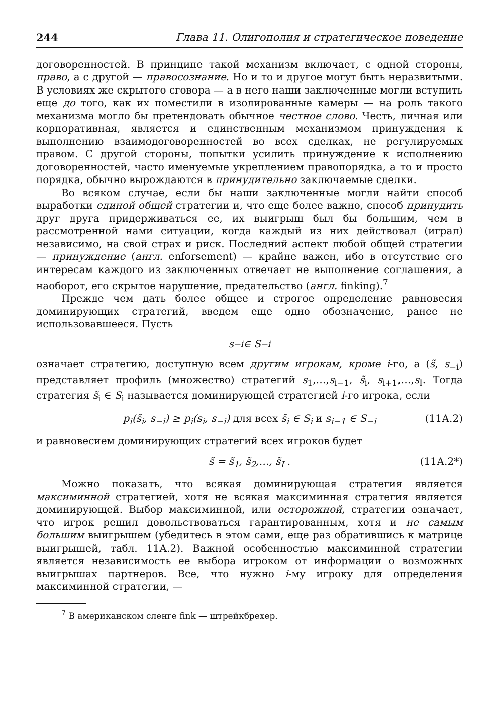244 Глава 11. Олигополия и стратегическое поведение
договоренностей. В принципе такой механизм включает, с одной стороны, право, а с другой — правосознание. Но и то и другое могут быть неразвитыми. В условиях же скрытого сговора — а в него наши заключенные могли вступить еще до того, как их поместили в изолированные камеры — на роль такого механизма могло бы претендовать обычное честное слово. Честь, личная или корпоративная, является и единственным механизмом принуждения к выполнению взаимодоговоренностей во всех сделках, не регулируемых правом. С другой стороны, попытки усилить принуждение к исполнению договоренностей, часто именуемые укреплением правопорядка, а то и просто порядка, обычно вырождаются в принудительно заключаемые сделки.
Во всяком случае, если бы наши заключенные могли найти способ выработки единой общей стратегии и, что еще более важно, способ принудить друг друга придерживаться ее, их выигрыш был бы большим, чем в рассмотренной нами ситуации, когда каждый из них действовал (играл) независимо, на свой страх и риск. Последний аспект любой общей стратегии — принуждение (англ. enforsement) — крайне важен, ибо в отсутствие его интересам каждого из заключенных отвечает не выполнение соглашения, а наоборот, его скрытое нарушение, предательство (англ. finking).<sup>7</sup>
Прежде чем дать более общее и строгое определение равновесия доминирующих стратегий, введем еще одно обозначение, ранее не использовавшееся. Пусть
s<sub>−i</sub> ∈ S<sub>−i</sub>
означает стратегию, доступную всем другим игрокам, кроме i-го, а (s̃, s<sub>−i</sub>) представляет профиль (множество) стратегий s<sub>1</sub>,…,s<sub>i−1</sub>, s̃<sub>i</sub>, s<sub>i+1</sub>,…,s<sub>I</sub>. Тогда стратегия s̃<sub>i</sub> ∈ S<sub>i</sub> называется доминирующей стратегией i-го игрока, если
p<sub>i</sub>(s̃<sub>i</sub>, s<sub>−i</sub>) ≥ p<sub>i</sub>(s<sub>i</sub>, s<sub>−i</sub>) для всех s̃<sub>i</sub> ∈ S<sub>i</sub> и s<sub>i−1</sub> ∈ S<sub>−i</sub> (11А.2)
и равновесием доминирующих стратегий всех игроков будет
s̃ = s̃<sub>1</sub>, s̃<sub>2</sub>,…, s̃<sub>I</sub> . (11А.2*)
Можно показать, что всякая доминирующая стратегия является максиминной стратегией, хотя не всякая максиминная стратегия является доминирующей. Выбор максиминной, или осторожной, стратегии означает, что игрок решил довольствоваться гарантированным, хотя и не самым большим выигрышем (убедитесь в этом сами, еще раз обратившись к матрице выигрышей, табл. 11А.2). Важной особенностью максиминной стратегии является независимость ее выбора игроком от информации о возможных выигрышах партнеров. Все, что нужно i-му игроку для определения максиминной стратегии, —
<sup>7</sup> В американском сленге fink — штрейкбрехер.